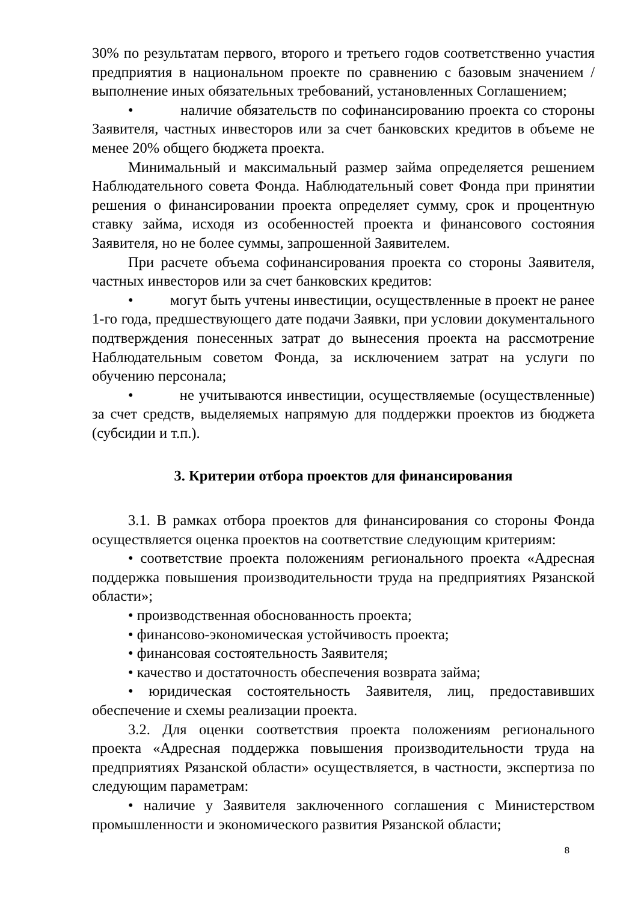30% по результатам первого, второго и третьего годов соответственно участия предприятия в национальном проекте по сравнению с базовым значением /выполнение иных обязательных требований, установленных Соглашением;
• наличие обязательств по софинансированию проекта со стороны Заявителя, частных инвесторов или за счет банковских кредитов в объеме не менее 20% общего бюджета проекта.
Минимальный и максимальный размер займа определяется решением Наблюдательного совета Фонда. Наблюдательный совет Фонда при принятии решения о финансировании проекта определяет сумму, срок и процентную ставку займа, исходя из особенностей проекта и финансового состояния Заявителя, но не более суммы, запрошенной Заявителем.
При расчете объема софинансирования проекта со стороны Заявителя, частных инвесторов или за счет банковских кредитов:
• могут быть учтены инвестиции, осуществленные в проект не ранее 1-го года, предшествующего дате подачи Заявки, при условии документального подтверждения понесенных затрат до вынесения проекта на рассмотрение Наблюдательным советом Фонда, за исключением затрат на услуги по обучению персонала;
• не учитываются инвестиции, осуществляемые (осуществленные) за счет средств, выделяемых напрямую для поддержки проектов из бюджета (субсидии и т.п.).
3. Критерии отбора проектов для финансирования
3.1. В рамках отбора проектов для финансирования со стороны Фонда осуществляется оценка проектов на соответствие следующим критериям:
• соответствие проекта положениям регионального проекта «Адресная поддержка повышения производительности труда на предприятиях Рязанской области»;
• производственная обоснованность проекта;
• финансово-экономическая устойчивость проекта;
• финансовая состоятельность Заявителя;
• качество и достаточность обеспечения возврата займа;
• юридическая состоятельность Заявителя, лиц, предоставивших обеспечение и схемы реализации проекта.
3.2. Для оценки соответствия проекта положениям регионального проекта «Адресная поддержка повышения производительности труда на предприятиях Рязанской области» осуществляется, в частности, экспертиза по следующим параметрам:
• наличие у Заявителя заключенного соглашения с Министерством промышленности и экономического развития Рязанской области;
8